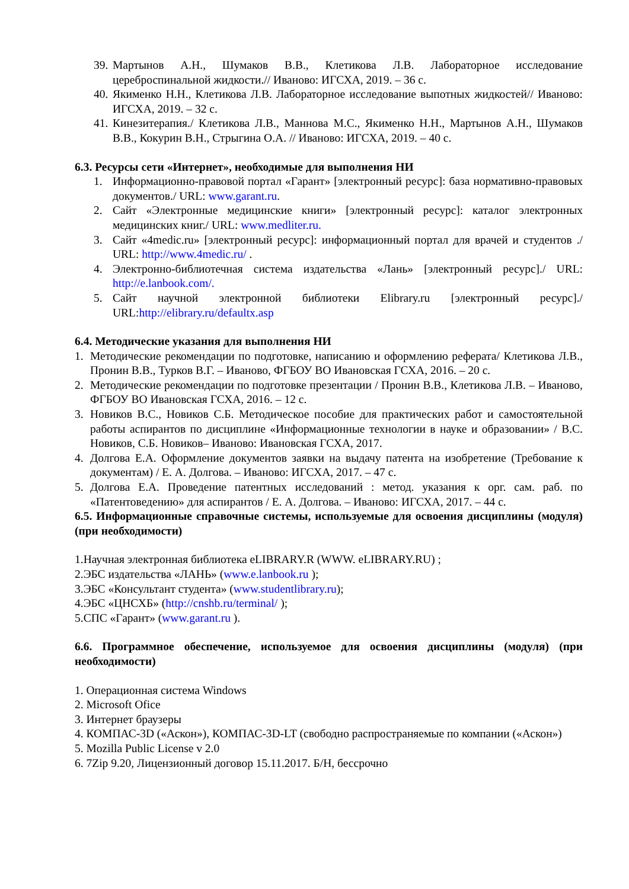39. Мартынов А.Н., Шумаков В.В., Клетикова Л.В. Лабораторное исследование цереброспинальной жидкости.// Иваново: ИГСХА, 2019. – 36 с.
40. Якименко Н.Н., Клетикова Л.В. Лабораторное исследование выпотных жидкостей// Иваново: ИГСХА, 2019. – 32 с.
41. Кинезитерапия./ Клетикова Л.В., Маннова М.С., Якименко Н.Н., Мартынов А.Н., Шумаков В.В., Кокурин В.Н., Стрыгина О.А. // Иваново: ИГСХА, 2019. – 40 с.
6.3. Ресурсы сети «Интернет», необходимые для выполнения НИ
1. Информационно-правовой портал «Гарант» [электронный ресурс]: база нормативно-правовых документов./ URL: www.garant.ru.
2. Сайт «Электронные медицинские книги» [электронный ресурс]: каталог электронных медицинских книг./ URL: www.medliter.ru.
3. Сайт «4medic.ru» [электронный ресурс]: информационный портал для врачей и студентов ./ URL: http://www.4medic.ru/ .
4. Электронно-библиотечная система издательства «Лань» [электронный ресурс]./ URL: http://e.lanbook.com/.
5. Сайт научной электронной библиотеки Elibrary.ru [электронный ресурс]./ URL:http://elibrary.ru/defaultx.asp
6.4. Методические указания для выполнения НИ
1. Методические рекомендации по подготовке, написанию и оформлению реферата/ Клетикова Л.В., Пронин В.В., Турков В.Г. – Иваново, ФГБОУ ВО Ивановская ГСХА, 2016. – 20 с.
2. Методические рекомендации по подготовке презентации / Пронин В.В., Клетикова Л.В. – Иваново, ФГБОУ ВО Ивановская ГСХА, 2016. – 12 с.
3. Новиков В.С., Новиков С.Б. Методическое пособие для практических работ и самостоятельной работы аспирантов по дисциплине «Информационные технологии в науке и образовании» / В.С. Новиков, С.Б. Новиков– Иваново: Ивановская ГСХА, 2017.
4. Долгова Е.А. Оформление документов заявки на выдачу патента на изобретение (Требование к документам) / Е. А. Долгова. – Иваново: ИГСХА, 2017. – 47 с.
5. Долгова Е.А. Проведение патентных исследований : метод. указания к орг. сам. раб. по «Патентоведению» для аспирантов / Е. А. Долгова. – Иваново: ИГСХА, 2017. – 44 с.
6.5. Информационные справочные системы, используемые для освоения дисциплины (модуля) (при необходимости)
1.Научная электронная библиотека eLIBRARY.R (WWW. eLIBRARY.RU) ;
2.ЭБС издательства «ЛАНЬ» (www.e.lanbook.ru );
3.ЭБС «Консультант студента» (www.studentlibrary.ru);
4.ЭБС «ЦНСХБ» (http://cnshb.ru/terminal/ );
5.СПС «Гарант» (www.garant.ru ).
6.6. Программное обеспечение, используемое для освоения дисциплины (модуля) (при необходимости)
1. Операционная система Windows
2. Microsoft Ofice
3. Интернет браузеры
4. КОМПАС-3D («Аскон»), КОМПАС-3D-LT (свободно распространяемые по компании («Аскон»)
5. Mozilla Public License v 2.0
6. 7Zip 9.20, Лицензионный договор 15.11.2017. Б/Н, бессрочно